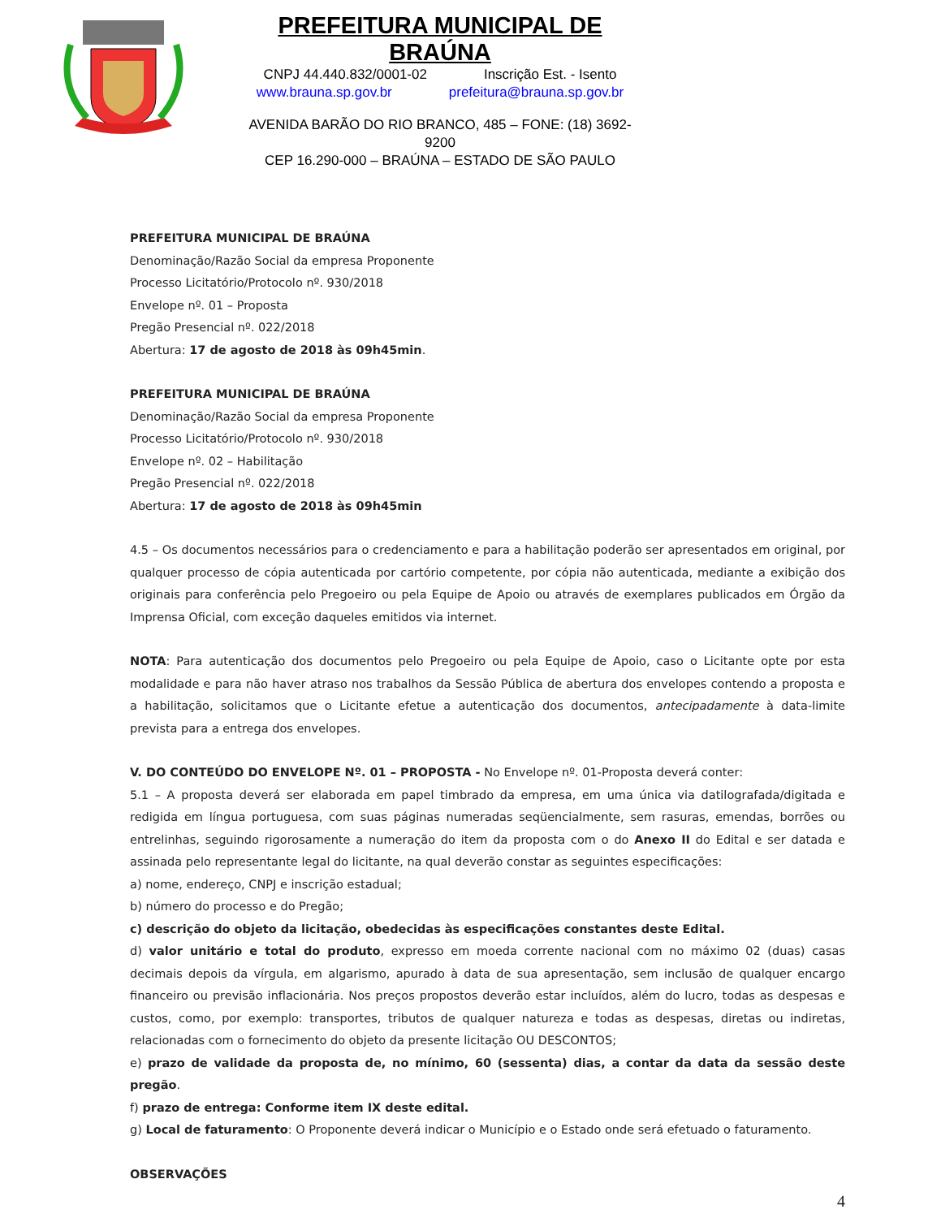PREFEITURA MUNICIPAL DE BRAÚNA
CNPJ 44.440.832/0001-02 Inscrição Est. - Isento
www.brauna.sp.gov.br prefeitura@brauna.sp.gov.br
AVENIDA BARÃO DO RIO BRANCO, 485 – FONE: (18) 3692-9200
CEP 16.290-000 – BRAÚNA – ESTADO DE SÃO PAULO
PREFEITURA MUNICIPAL DE BRAÚNA
Denominação/Razão Social da empresa Proponente
Processo Licitatório/Protocolo nº. 930/2018
Envelope nº. 01 – Proposta
Pregão Presencial nº. 022/2018
Abertura: 17 de agosto de 2018 às 09h45min.
PREFEITURA MUNICIPAL DE BRAÚNA
Denominação/Razão Social da empresa Proponente
Processo Licitatório/Protocolo nº. 930/2018
Envelope nº. 02 – Habilitação
Pregão Presencial nº. 022/2018
Abertura: 17 de agosto de 2018 às 09h45min
4.5 – Os documentos necessários para o credenciamento e para a habilitação poderão ser apresentados em original, por qualquer processo de cópia autenticada por cartório competente, por cópia não autenticada, mediante a exibição dos originais para conferência pelo Pregoeiro ou pela Equipe de Apoio ou através de exemplares publicados em Órgão da Imprensa Oficial, com exceção daqueles emitidos via internet.
NOTA: Para autenticação dos documentos pelo Pregoeiro ou pela Equipe de Apoio, caso o Licitante opte por esta modalidade e para não haver atraso nos trabalhos da Sessão Pública de abertura dos envelopes contendo a proposta e a habilitação, solicitamos que o Licitante efetue a autenticação dos documentos, antecipadamente à data-limite prevista para a entrega dos envelopes.
V. DO CONTEÚDO DO ENVELOPE Nº. 01 – PROPOSTA - No Envelope nº. 01-Proposta deverá conter:
5.1 – A proposta deverá ser elaborada em papel timbrado da empresa, em uma única via datilografada/digitada e redigida em língua portuguesa, com suas páginas numeradas seqüencialmente, sem rasuras, emendas, borrões ou entrelinhas, seguindo rigorosamente a numeração do item da proposta com o do Anexo II do Edital e ser datada e assinada pelo representante legal do licitante, na qual deverão constar as seguintes especificações:
a) nome, endereço, CNPJ e inscrição estadual;
b) número do processo e do Pregão;
c) descrição do objeto da licitação, obedecidas às especificações constantes deste Edital.
d) valor unitário e total do produto, expresso em moeda corrente nacional com no máximo 02 (duas) casas decimais depois da vírgula, em algarismo, apurado à data de sua apresentação, sem inclusão de qualquer encargo financeiro ou previsão inflacionária. Nos preços propostos deverão estar incluídos, além do lucro, todas as despesas e custos, como, por exemplo: transportes, tributos de qualquer natureza e todas as despesas, diretas ou indiretas, relacionadas com o fornecimento do objeto da presente licitação OU DESCONTOS;
e) prazo de validade da proposta de, no mínimo, 60 (sessenta) dias, a contar da data da sessão deste pregão.
f) prazo de entrega: Conforme item IX deste edital.
g) Local de faturamento: O Proponente deverá indicar o Município e o Estado onde será efetuado o faturamento.
OBSERVAÇÕES
4